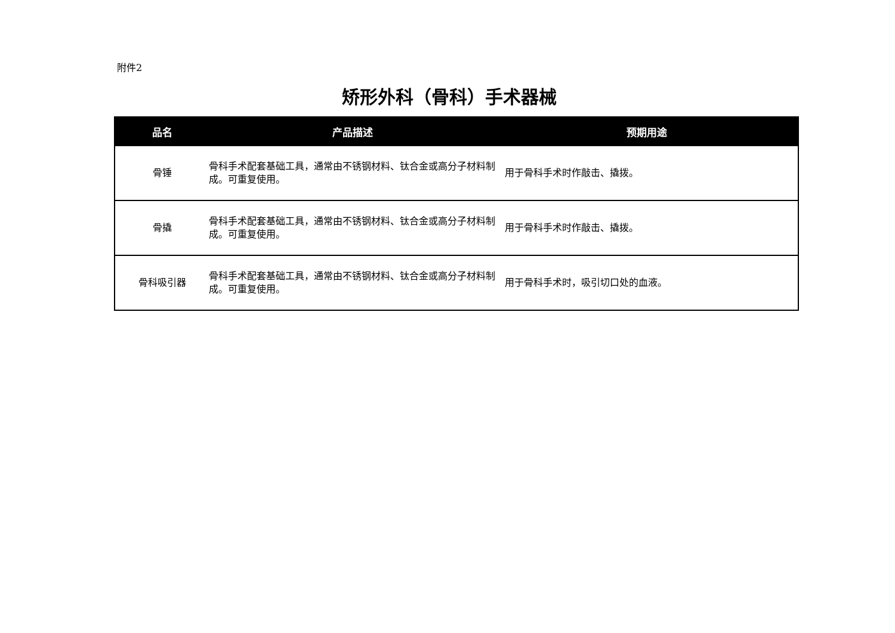附件2
矫形外科（骨科）手术器械
| 品名 | 产品描述 | 预期用途 |
| --- | --- | --- |
| 骨锤 | 骨科手术配套基础工具，通常由不锈钢材料、钛合金或高分子材料制成。可重复使用。 | 用于骨科手术时作敲击、撬拨。 |
| 骨撬 | 骨科手术配套基础工具，通常由不锈钢材料、钛合金或高分子材料制成。可重复使用。 | 用于骨科手术时作敲击、撬拨。 |
| 骨科吸引器 | 骨科手术配套基础工具，通常由不锈钢材料、钛合金或高分子材料制成。可重复使用。 | 用于骨科手术时，吸引切口处的血液。 |